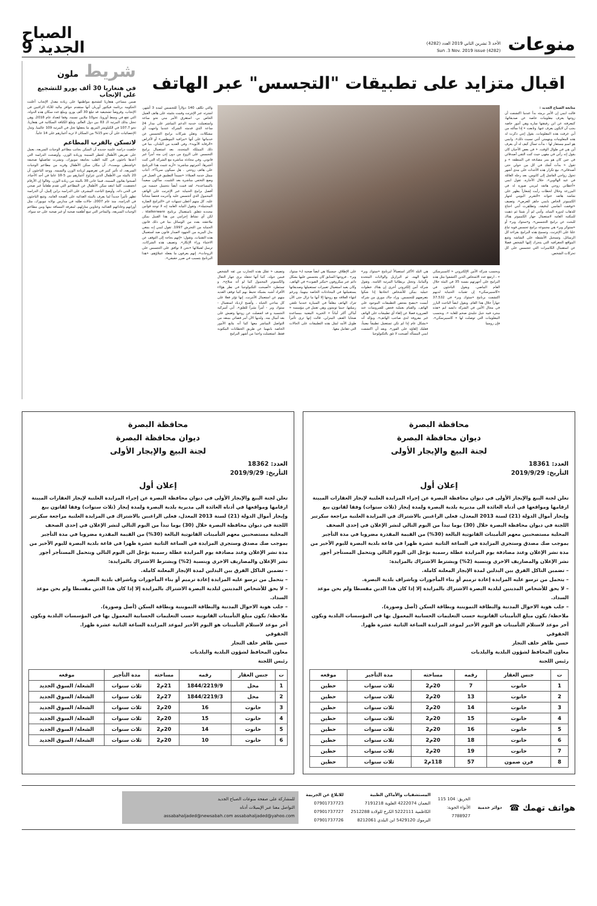منوعات
الأحد 3 تشرين الثاني 2019 العدد (4282)
Sun .3 Nov. 2019 issue (4282)
الصباح
الجديد 9
اقبال متزايد على تطبيقات "التجسس" عبر الهاتف
متابعة الصباح الجديد :
قالت ايمي إن الأمر برمته بدأ عندما اكتشفت أن زوجها يعرف معلومات خاصة عن صديقاتها، كمعرفته عن ابن رفيقتها سارة وهي أمور خاصة يجب أن لايكون يعرف عنها. وتابعت « إذا سألته من أين عرفت هذه المعلومات، يقول إنني ذكرت له هذه المعلومات ويتهمني أنني نسيت ذلك». وايمي هو اسم مستعار لها - بدأت تسأل كيف له أن يعرف أين هي في طوال الوقت. « في بعض الأحيان كان يقول إنه رآني في مقهى حيث كنت التقي أصدقائي في حين كان هو بمر مصادفة في المنطقة » و تقول « بدأت أشك في كل من حولي حتى أصدقائي». مع تكرار هذه الأحداث على مدى أشهر تحول زواجي الفاشل إلى كابوس، بعد رحلة العائلة في عيد الهالوين». خلال الأجازة، تقول ايمي «أعطاني زوجي هاتفه ليريني صورة له في المزرعة وخلال لحظات رأيت إشعاراً يظهر على شاشة هاتفه عنوانه «التقرير اليومي لجهاز الكمبيوتر الخاص بايمي جاهز للعرض». وتضيف «توقفت أنفاسي لدقيقة، وتظاهرت أنني احتاج للذهاب لدورة المياه، وأنني لم أر شيئا ثم ذهبت للمكتبة العامة لاستعمال جهاز الكمبيوتر هناك للبحث عن برامج التجسس». و«ستوك وير» أو «ستوكر وير» هي مجموعة برامج تجسس قوية تباع علنا على الإنترنت. وتسمح هذه البرامج بقراءة كل الرسائل، وتسجيل الأنشطة على الشاشة وتتبع المواقع الجغرافية التي يتحرك إليها الشخص فضلا عن استعمال الكاميرات التي تتجسس على كل تحركات الشخص.
وبحسب شركة الأمن الإلكتروني « كاسبيرسكي » ، ارتفع عدد الاشخاص الذين اكتشفوا مثل هذه البرامج على أجهزتهم بنسبة 35 في المئة خلال العام الماضي. ويقول الباحثون في «كاسبيرسكي» إن تقنيات الحماية لديهم اكتشفت برنامج «ستوك وير» في 37.532 جهازاً خلال هذا العام. ويقول ايضاً الباحث البارز في مجال الأمن في الشركة دايفيد ايم «هذه مجرد قمة جبل جليدي ضخم للغاية ». وبحسب المعلومات التي توصلت لها « كاسبيرسكي»، فإن روسيا
هي البلد الأكثر استعمالاً لبرنامج «ستوك وير» تليها الهند، ثم البرازيل والولايات المتحدة وألمانيا، وتحتل بريطانيا المرتبة الثامنة. وتقول شركة أمن إلكتروني أخرى إن هناك خطوات عملية يمكن للأشخاص اتخاذها إذا شكوا بتعرضهم للتجسس. وزاد جاك موري من شركة أيست «ينصح بفحص التطبيقات الموجود على الهاتف، والقيام بعملية فحص للفيروسات عند الضرورة فضلا عن إلغاء أي تطبيقات على الهاتف غير معروفة لدى صاحب الهاتف». ويؤكد أنه «بشكل عام إذا لم تكن تستعمل تطبيقاً معيناً، فعليك إلغاؤه على الفور». وبعد أن اكتشفت ايمي المسألة أصبحت لا تثق بالتكنولوجيا
على الإطلاق. جيسيكا هي ايضاً ضحية لـ« ستوك وير» . فزوجها السابق كان يتجسس عليها بشكل دائم عبر ميكروفون «مكبر الصوت» في الهاتف، وكان يعيد استعمال تعبيرات تستعملها وصديقاتها يستعملنها في المحادثات الخاصة بينهما. وبرغم انتهاء العلاقة مع زوجها إلا أنها ما تزال حتى الآن تترك الهاتف مغلقاً في السيارة عندما تلتقي زميلتها. جيما توبنتون وهي تعمل في مؤسسة « أماكن أكثر أماناً » الخيرية المعنية بمساعدة ضحايا العنف المنزلي، قالت إنها ترى تأثيراً طويل الأمد لمثل هذه التطبيقات على الحالات التي تتعامل معها.
وتضيف « تقلل هذه التجارب من ثقة الشخص فيمن حوله، كما أنها تجعله يرى جهاز النقال والكمبيوتر المحمول كما لو أنه سلاح». و تستطرد «أصبحت التكنولوجيا في نظر هؤلاء الأفراد أشبه بشبكة تحيط بهم كما توقف العديد منهم عن استعمال الأنترنت. إنها تؤثر فعلا على كل مناحي الحياة ، وأصبح ازدياد استعمال - ستوك وير - أمراً مثيراً للقلق». أبي أميركية الجنسية و قد انفصلت عن زوجها وتعيش على بعد أميال منه. ولديها الآن أمر قضائي بمنعه من التواصل المباشر معها كما أنه يتابع الأمور الخاصة بابنهما عن طريق الخطابات المكتوبة فقط. استعملت واحدا من أشهر البرامج
والتي تكلف 140 دولاراً للتجسس لمدة 3 أشهر، اشترته عبر الإنترنت وقمت بتثبيته على هاتف العمل الخاص بي. استغرق الأمر مني نحو ساعة واستعملت خدمة الدعم المباشر على مدار 24 ساعة الذي قدمته الشركة عندما واجهت أي مشكلات. وتعلن شركات برامج التجسس عن خدماتها على أنها «مراقبة الموظفين» أو لأغراض «الرقابة الأبوية». وفي العديد من البلدان، بما في ذلك المملكة المتحدة، يعد استعمال برامج التجسس على الزوج من دون إذن منه أمراً غير قانوني. وفي محادثة مباشرة مع الشركة التي كنت أختبرها، أخبرتهم مباشرة: «أريد تثبيت هذا البرنامج على هاتف زوجتي . هل سيكون سرياً؟». أجاب ممثل خدمة العملاء: «سيبدأ التطبيق في العمل في وضع التخفي مباشرة بعد التثبيت. سأكون سعيداً بالمساعدة». لقد قمت أيضاً بتحميل خمسة من أفضل برامج الحماية عبر الإنترنت على الهاتف المحمول الذي أتجسس عليه وأجريت فحصاً مجانياً عليه. كل منهم أعطى تنبيهات عن «البرامج الضارة المحتملة». وتقول النيابة العامة إنه لا توجد قوانين محددة تتعلق باستعمال برنامج stalkerware ، لكن أي نشاط إجرامي من هذا القبيل يمكن ملاحقته بعدد من الوسائل بما في ذلك قانون الحماية من التحرش 1997. تقول ايمي إنه ينبغي بذل المزيد من الجهود لاصدار قانون ضد استعمال هذه التقنيات. وتقول: «إنهم بحاجة إلى التوقف عن الاختباء وراء الإنكار». وتضيف هذه الشركات، ترسل لعملائها «نحن لا نوافق على التجسس على الزوجات». إنهم يعرفون ما يفعله عملاؤهم. «هذا البرنامج يتسبب في ضرر حقيقي».
شريط ملون
في هنغاريا 30 ألف يورو للتشجيع على الإنجاب
ضمن مساعي هنغاريا لتشجيع مواطنيها على زيادة معدل الإنجاب أعلنت الحكومة برئاسة فيكتور أوربان أنها ستقدم حوافز مالية للآباء الراغبين في الإنجاب، وقروضاً تشجيعية قد تبلغ 30 ألف يورو. ويبلغ عدد سكان هذه الدولة، التي تقع في وسط أوروبا، نحو10 ملايين نسمة، وفقا لتعداد عام 2018، وهي تحتل بذلك المرتبة الـ 83 بين دول العالم. وتبلغ الكثافة السكانية في هنغاريا، نحو 107.7 في الكيلومتر المربع، ما يجعلها تحل في المرتبة 109 عالميا. وتدل الإحصائيات على أن نحو 15% من السكان لا تزيد أعمارهم على 14 عاماً.
لاتسكن بالقرب المطاعم
خلصت دراسة علمية جديدة أن السكن بجانب مطاعم الوجبات السريعة، يعمل على تعريض الأطفال لخطر السمنة وزيادة الوزن. وأوضحت الدراسة التي أعدها باحثون في كلية الطب بجامعة نيويورك، ونشرت تفاصيلها صحيفة «واشنطن بوست»، أن مكان سكن الأطفال وقربه من مطاعم الوجبات السريعة، له تأثير كبير في تعرضهم لزيادة الوزن والسمنة. ووجد الباحثون أن 20 بالمئة من الأطفال الذين تتراوح أعمارهم بين 5-18 عاما في أحد الأحياء، أصبحوا يعانون السمنة، فيما عانى 38 بالمئة من زيادة الوزن. وقالوا إن الأرقام انخفضت، كلما ابتعد سكن الأطفال عن المطاعم التي تقدم طعاماً غير صحي في الحي ذاته. وأوضح الباحث المشرف على الدراسة براين إلبيل، أن الدراسة تظهر تأثيراً جديداً لما يعرف بالبيئة الغذائية على الصحة العامة. وتتبع الباحثون في الدراسة، منذ عام 2007، حالات طلبة في مدارس بولاية نيويورك، مثل أوزانهم وعاداتهم الغذائية وعناوين منازلهم، لمعرفة المسافة بينها وبين مطاعم الوجبات السريعة، والمتاجر التي تبيع أطعمة صحية أو غير صحية على حد سواء.
محافظة البصرة
ديوان محافظة البصرة
لجنة البيع والإيجار الأولى
العدد: 18361
التأريخ: 2019/9/29
إعلان أول
تعلن لجنة البيع والإيجار الأولى في ديوان محافظة البصرة عن إجراء المزايدة العلنية لإيجار العقارات المبينة ارقامها ومواقعها في أدناه العائدة الى مديرية بلدية البصرة ولمدة إيجار (ثلاث سنوات) وفقا لقانون بيع وإيجار أموال الدولة (21) لسنة 2013 المعدل، فعلى الراغبين بالاشتراك في المزايدة العلنية مراجعة سكرتير اللجنة في ديوان محافظة البصرة خلال (30) يوما تبدأ من اليوم التالي لنشر الإعلان في إحدى الصحف المحلية مستصحبين معهم التأمينات القانونية البالغة (30%) من القيمة المقدرة مضروبا في مدة التأجير بموجب صك مصدق وستجرى المزايدة في الساعة الثانية عشرة ظهرا في قاعة بلدية البصرة لليوم الأخير من مدة نشر الإعلان وعند مصادفة يوم المزايدة عطلة رسمية يؤجل الى اليوم التالي ويتحمل المستأجر أجور نشر الإعلان والمصاريف الاخرى وبنسبة (2%) ويشترط الاشتراك بالمزايدة:
– تضمين الناكل الفرق بين البدلين لمدة الإيجار المعلنة كاملة.
– يتحمل من ترسو عليه المزايدة إعادة ترميم أو بناء المأجورات وباشراف بلدية البصرة.
– لا يحق للأشخاص المدينين لبلدية البصرة الاشتراك بالمزايدة إلا إذا كان هذا الدين مقسطا ولم يحن موعد السداد.
– جلب هوية الاحوال المدنية والبطاقة التموينية وبطاقة السكن (أصل وصورة).
ملاحظة/ يكون مبلغ التأمينات القانونية حسب التعليمات الحسابية المعمول بها في المؤسسات البلدية ويكون آخر موعد لاستلام التأمينات هو اليوم الأخير لموعد المزايدة الساعة الثانية عشرة ظهرا.
الحقوقي
حسن ظاهر خلف النجار
معاون المحافظ لشؤون البلدية والبلديات
رئيس اللجنة
| ت | جنس العقار | رقمه | مساحته | مدة التأجير | موقعه |
| --- | --- | --- | --- | --- | --- |
| 1 | حانوت | 7 | 20م2 | ثلاث سنوات | حطين |
| 2 | حانوت | 13 | 20م2 | ثلاث سنوات | حطين |
| 3 | حانوت | 14 | 20م2 | ثلاث سنوات | حطين |
| 4 | حانوت | 15 | 20م2 | ثلاث سنوات | حطين |
| 5 | حانوت | 16 | 20م2 | ثلاث سنوات | حطين |
| 6 | حانوت | 18 | 20م2 | ثلاث سنوات | حطين |
| 7 | حانوت | 19 | 20م2 | ثلاث سنوات | حطين |
| 8 | فرن صمون | 57 | 118م2 | ثلاث سنوات | حطين |
محافظة البصرة
ديوان محافظة البصرة
لجنة البيع والإيجار الأولى
العدد: 18362
التأريخ: 2019/9/29
إعلان أول
تعلن لجنة البيع والإيجار الأولى في ديوان محافظة البصرة عن إجراء المزايدة العلنية لإيجار العقارات المبينة ارقامها ومواقعها في أدناه العائدة الى مديرية بلدية البصرة ولمدة إيجار (ثلاث سنوات) وفقا لقانون بيع وإيجار أموال الدولة (21) لسنة 2013 المعدل، فعلى الراغبين بالاشتراك في المزايدة العلنية مراجعة سكرتير اللجنة في ديوان محافظة البصرة خلال (30) يوما تبدأ من اليوم التالي لنشر الإعلان في إحدى الصحف المحلية مستصحبين معهم التأمينات القانونية البالغة (30%) من القيمة المقدرة مضروبا في مدة التأجير بموجب صك مصدق وستجرى المزايدة في الساعة الثانية عشرة ظهرا في قاعة بلدية البصرة لليوم الأخير من مدة نشر الإعلان وعند مصادفة يوم المزايدة عطلة رسمية يؤجل الى اليوم التالي ويتحمل المستأجر أجور نشر الإعلان والمصاريف الاخرى وبنسبة (2%) ويشترط الاشتراك بالمزايدة:
– تضمين الناكل الفرق بين البدلين لمدة الإيجار المعلنة كاملة.
– يتحمل من ترسو عليه المزايدة إعادة ترميم أو بناء المأجورات وباشراف بلدية البصرة.
– لا يحق للأشخاص المدينين لبلدية البصرة الاشتراك بالمزايدة إلا إذا كان هذا الدين مقسطا ولم يحن موعد السداد.
– جلب هوية الاحوال المدنية والبطاقة التموينية وبطاقة السكن (أصل وصورة).
ملاحظة/ يكون مبلغ التأمينات القانونية حسب التعليمات الحسابية المعمول بها في المؤسسات البلدية ويكون آخر موعد لاستلام التأمينات هو اليوم الأخير لموعد المزايدة الساعة الثانية عشرة ظهرا.
الحقوقي
حسن ظاهر خلف النجار
معاون المحافظ لشؤون البلدية والبلديات
رئيس اللجنة
| ت | جنس العقار | رقمه | مساحته | مدة التأجير | موقعه |
| --- | --- | --- | --- | --- | --- |
| 1 | محل | 1844/2219/9 | 21م2 | ثلاث سنوات | الشعلة/ السوق الجديد |
| 2 | محل | 1844/2219/3 | 27م2 | ثلاث سنوات | الشعلة/ السوق الجديد |
| 3 | حانوت | 16 | 20م2 | ثلاث سنوات | الشعلة/ السوق الجديد |
| 4 | حانوت | 15 | 20م2 | ثلاث سنوات | الشعلة/ السوق الجديد |
| 5 | حانوت | 14 | 20م2 | ثلاث سنوات | الشعلة/ السوق الجديد |
| 6 | حانوت | 10 | 20م2 | ثلاث سنوات | الشعلة/ السوق الجديد |
هواتف تهمك ☎
دوائر خدمية
الحريق: 104 115
الأنواء الجوية:
7788927
المستشفيات والأماكن الطبية
النعمان 4222074 العلوية 7191218
الكاظمية 5222111 الكرخ للولادة 2512288
اليرموك 5429120 ابن البلدي 8212061
للابلاغ عن الجريمة
07901737723
07901737727
07901737726
للمشاركة على صفحة منوعات الصباح الجديد
التواصل معنا عبر الإيميلات أدناه
assabahaljaded@newsabah.com assabahaljaded@yahoo.com